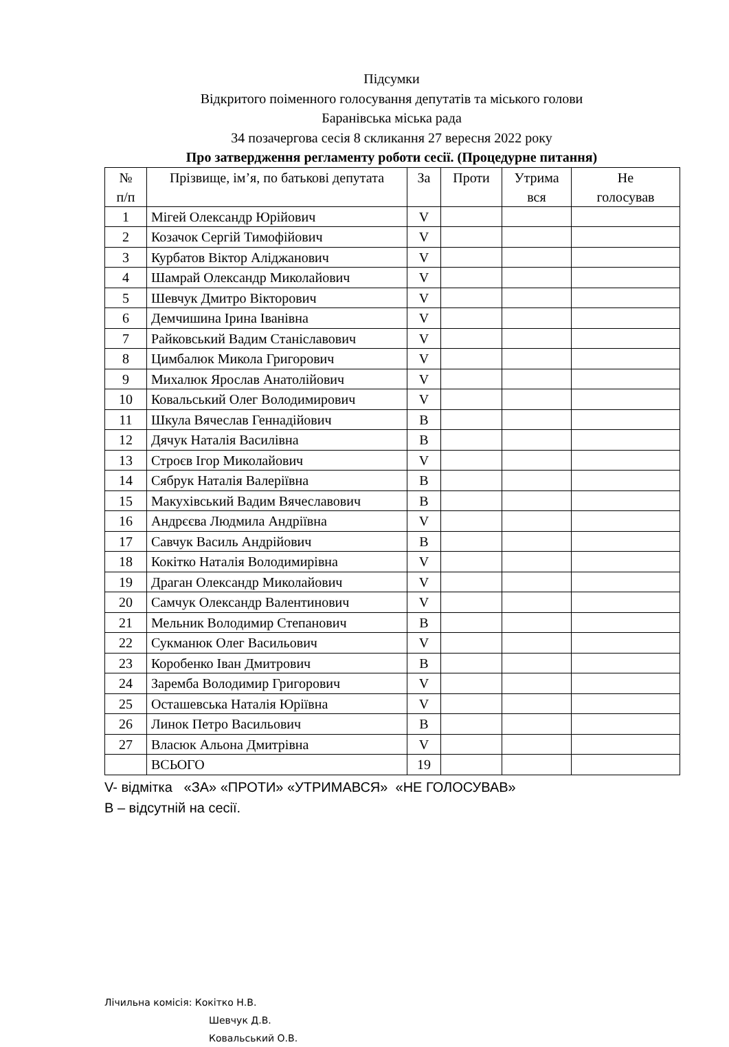Підсумки
Відкритого поіменного голосування депутатів та міського голови
Баранівська міська рада
34 позачергова сесія 8 скликання 27 вересня 2022 року
Про затвердження регламенту роботи сесії. (Процедурне питання)
| № п/п | Прізвище, ім’я, по батькові депутата | За | Проти | Утрима вся | Не голосував |
| --- | --- | --- | --- | --- | --- |
| 1 | Мігей Олександр Юрійович | V | | | |
| 2 | Козачок Сергій Тимофійович | V | | | |
| 3 | Курбатов Віктор Аліджанович | V | | | |
| 4 | Шамрай Олександр Миколайович | V | | | |
| 5 | Шевчук Дмитро Вікторович | V | | | |
| 6 | Демчишина Ірина Іванівна | V | | | |
| 7 | Райковський Вадим Станіславович | V | | | |
| 8 | Цимбалюк Микола Григорович | V | | | |
| 9 | Михалюк Ярослав Анатолійович | V | | | |
| 10 | Ковальський Олег Володимирович | V | | | |
| 11 | Шкула Вячеслав Геннадійович | В | | | |
| 12 | Дячук Наталія Василівна | В | | | |
| 13 | Строєв Ігор Миколайович | V | | | |
| 14 | Сябрук Наталія Валеріївна | В | | | |
| 15 | Макухівський Вадим Вячеславович | В | | | |
| 16 | Андрєєва Людмила Андріївна | V | | | |
| 17 | Савчук Василь Андрійович | В | | | |
| 18 | Кокітко Наталія Володимирівна | V | | | |
| 19 | Драган Олександр Миколайович | V | | | |
| 20 | Самчук Олександр Валентинович | V | | | |
| 21 | Мельник Володимир Степанович | В | | | |
| 22 | Сукманюк Олег Васильович | V | | | |
| 23 | Коробенко Іван Дмитрович | В | | | |
| 24 | Заремба Володимир Григорович | V | | | |
| 25 | Осташевська Наталія Юріївна | V | | | |
| 26 | Линок Петро Васильович | В | | | |
| 27 | Власюк Альона Дмитрівна | V | | | |
| | ВСЬОГО | 19 | | | |
V- відмітка «ЗА» «ПРОТИ» «УТРИМАВСЯ» «НЕ ГОЛОСУВАВ»
В – відсутній на сесії.
Лічильна комісія: Кокітко Н.В.
Шевчук Д.В.
Ковальський О.В.